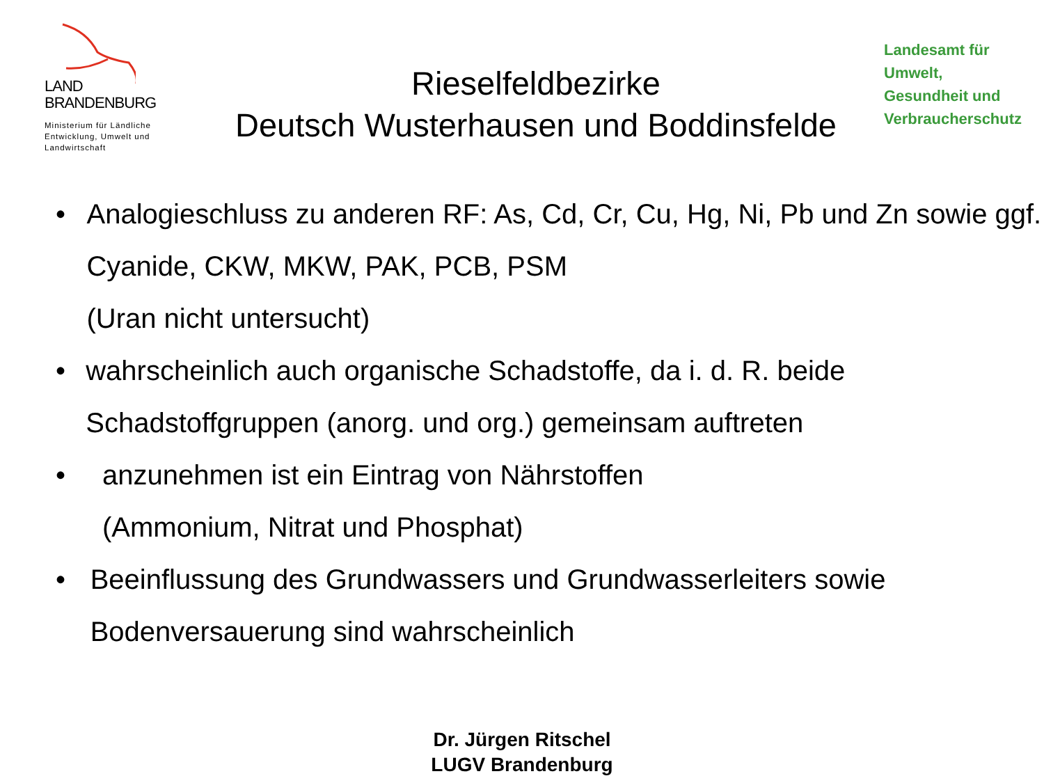LAND
BRANDENBURG
Ministerium für Ländliche Entwicklung, Umwelt und Landwirtschaft
Rieselfeldbezirke
Deutsch Wusterhausen und Boddinsfelde
Landesamt für
Umwelt,
Gesundheit und
Verbraucherschutz
• Analogieschluss zu anderen RF: As, Cd, Cr, Cu, Hg, Ni, Pb und Zn sowie ggf. Cyanide, CKW, MKW, PAK, PCB, PSM
(Uran nicht untersucht)
• wahrscheinlich auch organische Schadstoffe, da i. d. R. beide Schadstoffgruppen (anorg. und org.) gemeinsam auftreten
• anzunehmen ist ein Eintrag von Nährstoffen
(Ammonium, Nitrat und Phosphat)
• Beeinflussung des Grundwassers und Grundwasserleiters sowie Bodenversauerung sind wahrscheinlich
Dr. Jürgen Ritschel
LUGV Brandenburg